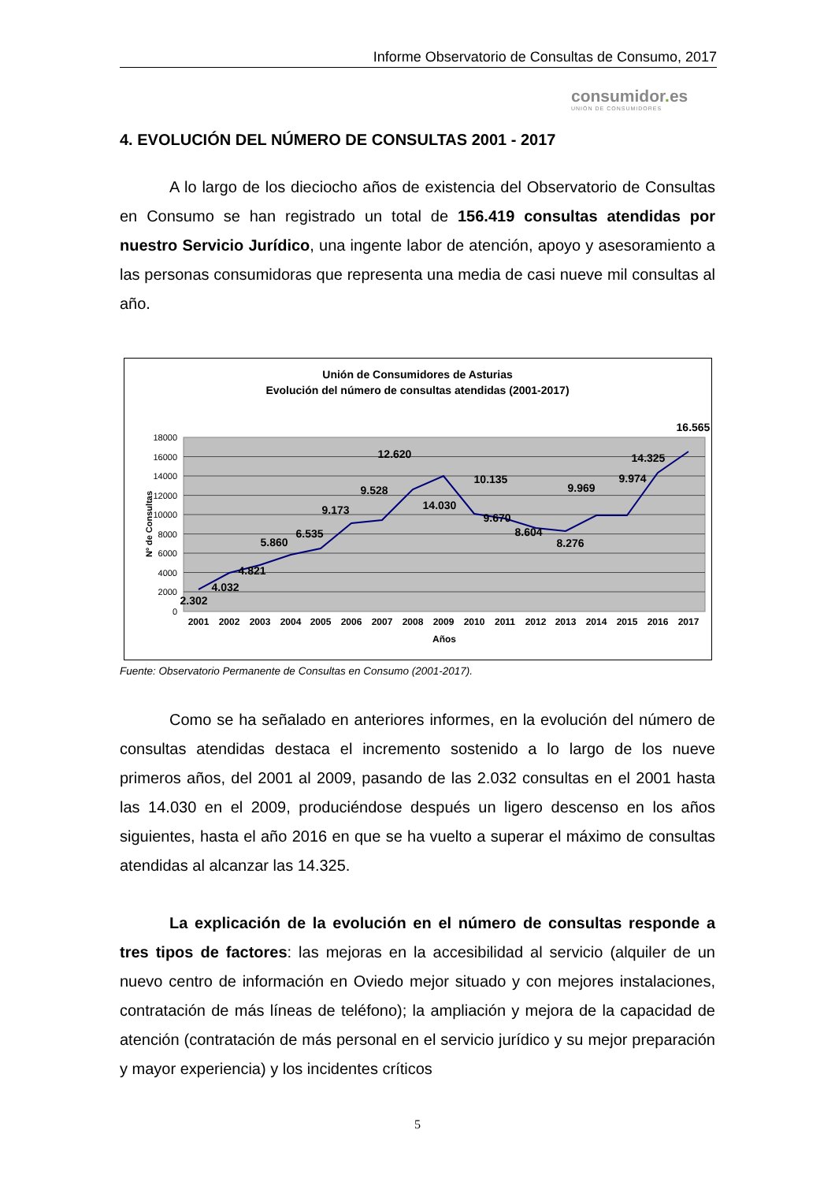Informe Observatorio de Consultas de Consumo, 2017
consumidor. es
UNIÓN DE CONSUMIDORES
4. EVOLUCIÓN DEL NÚMERO DE CONSULTAS 2001 - 2017
A lo largo de los dieciocho años de existencia del Observatorio de Consultas en Consumo se han registrado un total de 156.419 consultas atendidas por nuestro Servicio Jurídico, una ingente labor de atención, apoyo y asesoramiento a las personas consumidoras que representa una media de casi nueve mil consultas al año.
Unión de Consumidores de Asturias
Evolución del número de consultas atendidas (2001-2017)
18000
16000
14000
12000
10000
8000
6000
4000
2000
0
Nº de Consultas
2001
2002
2003
2004
2005
2006
2007
2008
2009
2010
2011
2012
2013
2014
2015
2016
2017
Años
2.302
4.032
4.821
5.860
6.535
9.173
9.528
12.620
14.030
10.135
9.670
8.604
8.276
9.969
9.974
14.325
16.565
Fuente: Observatorio Permanente de Consultas en Consumo (2001-2017).
Como se ha señalado en anteriores informes, en la evolución del número de consultas atendidas destaca el incremento sostenido a lo largo de los nueve primeros años, del 2001 al 2009, pasando de las 2.032 consultas en el 2001 hasta las 14.030 en el 2009, produciéndose después un ligero descenso en los años siguientes, hasta el año 2016 en que se ha vuelto a superar el máximo de consultas atendidas al alcanzar las 14.325.
La explicación de la evolución en el número de consultas responde a tres tipos de factores: las mejoras en la accesibilidad al servicio (alquiler de un nuevo centro de información en Oviedo mejor situado y con mejores instalaciones, contratación de más líneas de teléfono); la ampliación y mejora de la capacidad de atención (contratación de más personal en el servicio jurídico y su mejor preparación y mayor experiencia) y los incidentes críticos
5